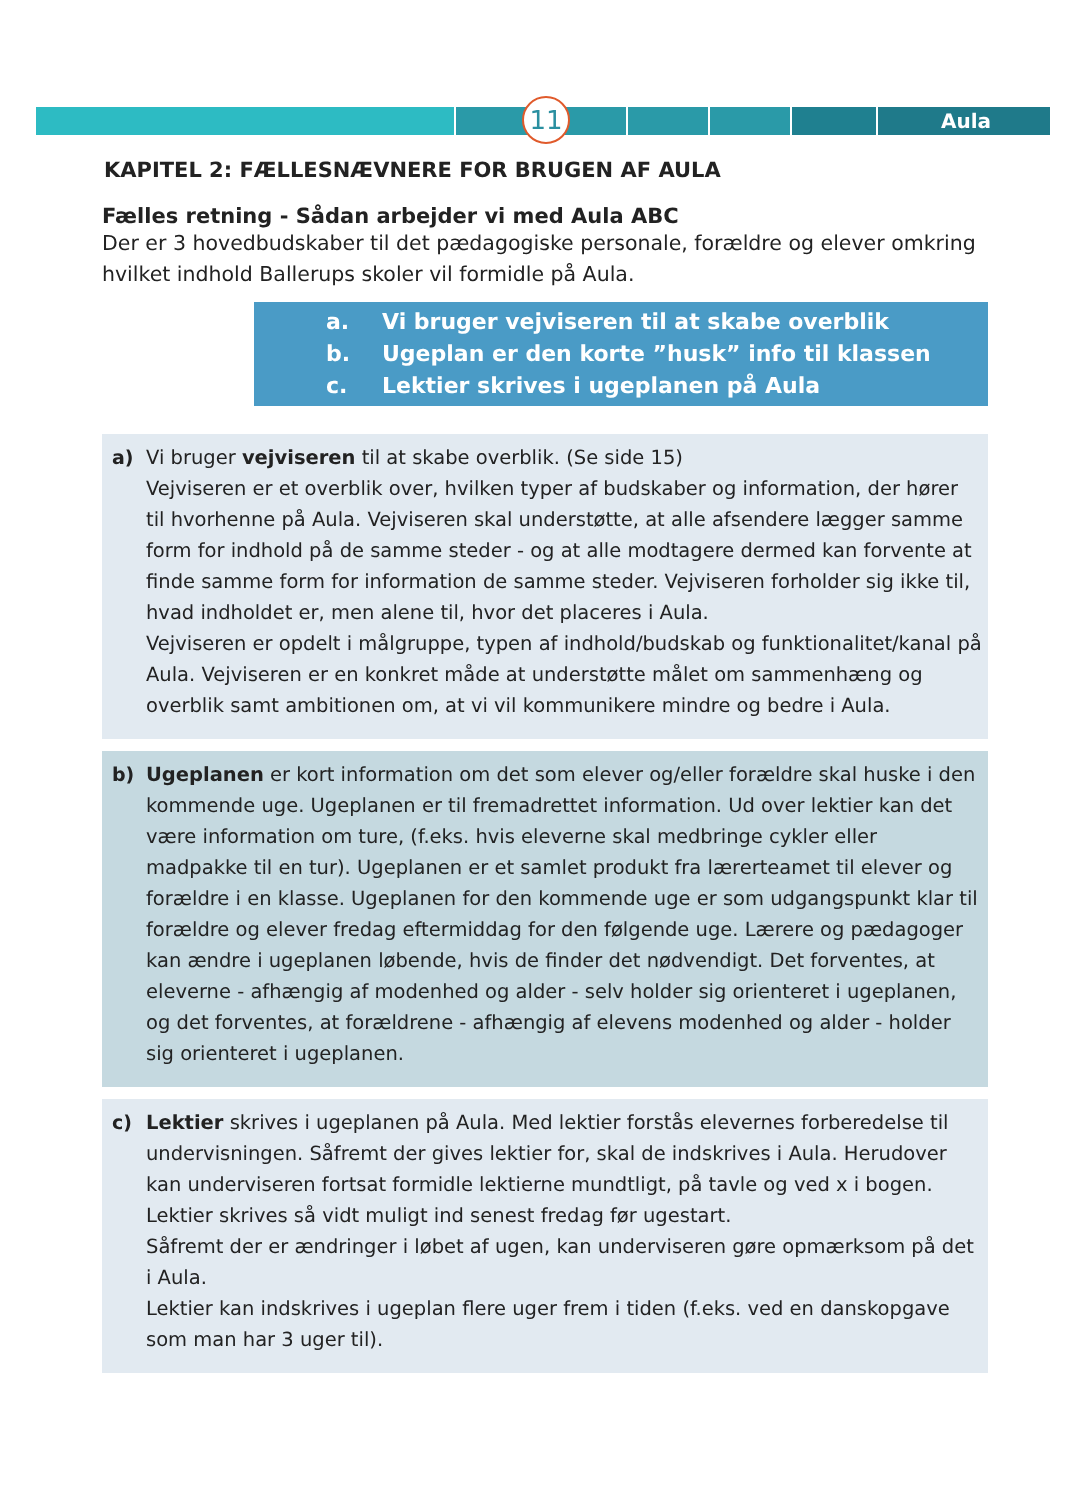11 Aula
KAPITEL 2: FÆLLESNÆVNERE FOR BRUGEN AF AULA
Fælles retning - Sådan arbejder vi med Aula ABC
Der er 3 hovedbudskaber til det pædagogiske personale, forældre og elever omkring hvilket indhold Ballerups skoler vil formidle på Aula.
a. Vi bruger vejviseren til at skabe overblik
b. Ugeplan er den korte ”husk” info til klassen
c. Lektier skrives i ugeplanen på Aula
a) Vi bruger vejviseren til at skabe overblik. (Se side 15)
Vejviseren er et overblik over, hvilken typer af budskaber og information, der hører til hvorhenne på Aula. Vejviseren skal understøtte, at alle afsendere lægger samme form for indhold på de samme steder - og at alle modtagere dermed kan forvente at finde samme form for information de samme steder. Vejviseren forholder sig ikke til, hvad indholdet er, men alene til, hvor det placeres i Aula.
Vejviseren er opdelt i målgruppe, typen af indhold/budskab og funktionalitet/kanal på Aula. Vejviseren er en konkret måde at understøtte målet om sammenhæng og overblik samt ambitionen om, at vi vil kommunikere mindre og bedre i Aula.
b) Ugeplanen er kort information om det som elever og/eller forældre skal huske i den kommende uge. Ugeplanen er til fremadrettet information. Ud over lektier kan det være information om ture, (f.eks. hvis eleverne skal medbringe cykler eller madpakke til en tur). Ugeplanen er et samlet produkt fra lærerteamet til elever og forældre i en klasse. Ugeplanen for den kommende uge er som udgangspunkt klar til forældre og elever fredag eftermiddag for den følgende uge. Lærere og pædagoger kan ændre i ugeplanen løbende, hvis de finder det nødvendigt. Det forventes, at eleverne - afhængig af modenhed og alder - selv holder sig orienteret i ugeplanen, og det forventes, at forældrene - afhængig af elevens modenhed og alder - holder sig orienteret i ugeplanen.
c) Lektier skrives i ugeplanen på Aula. Med lektier forstås elevernes forberedelse til undervisningen. Såfremt der gives lektier for, skal de indskrives i Aula. Herudover kan underviseren fortsat formidle lektierne mundtligt, på tavle og ved x i bogen. Lektier skrives så vidt muligt ind senest fredag før ugestart.
Såfremt der er ændringer i løbet af ugen, kan underviseren gøre opmærksom på det i Aula.
Lektier kan indskrives i ugeplan flere uger frem i tiden (f.eks. ved en danskopgave som man har 3 uger til).